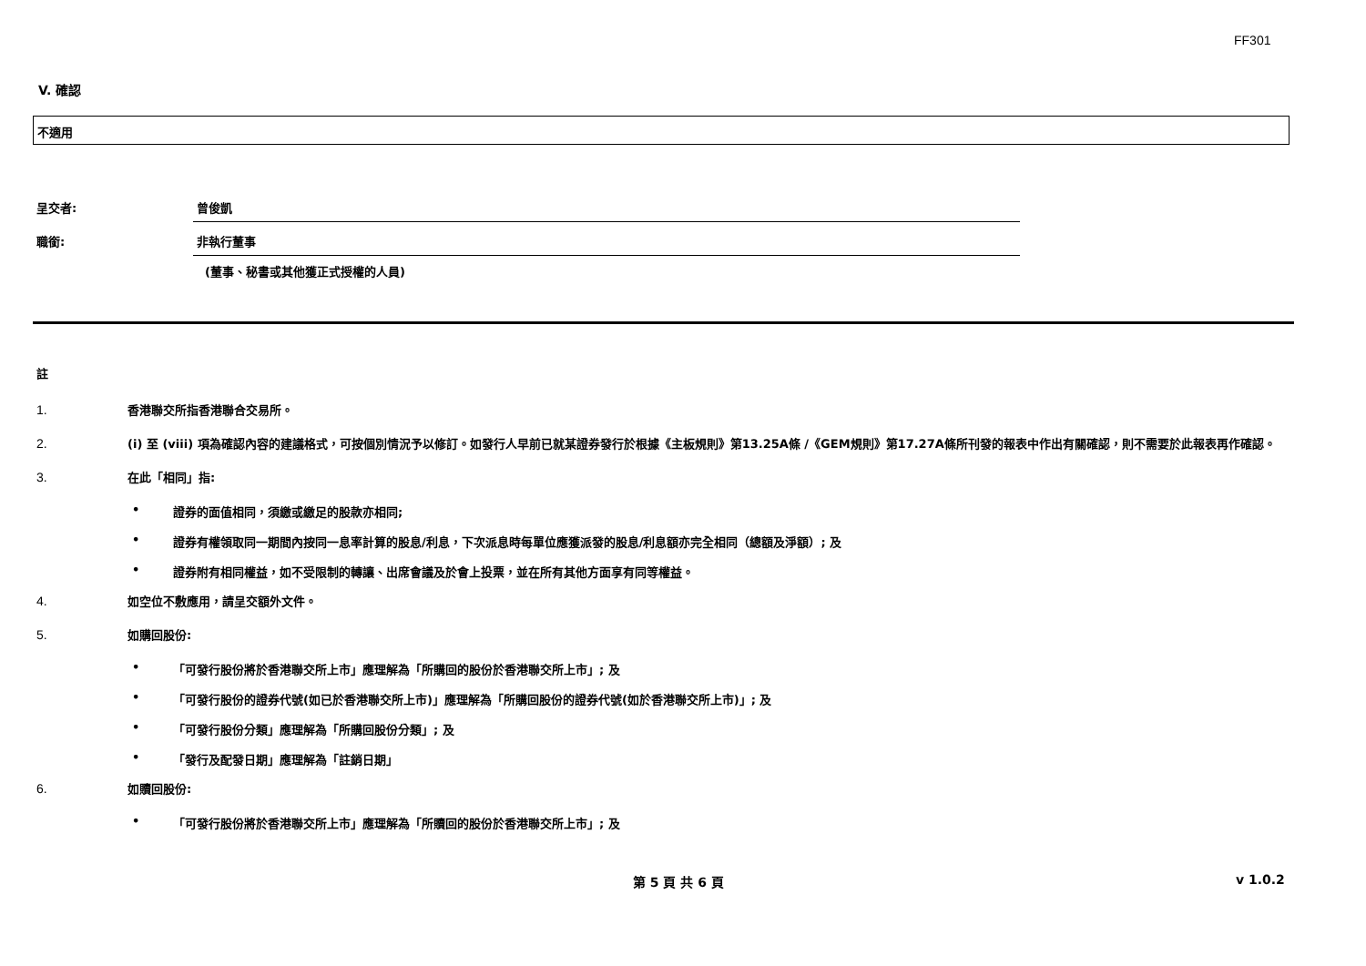FF301
V. 確認
不適用
呈交者: 曾俊凱
職銜: 非執行董事
(董事、秘書或其他獲正式授權的人員)
註
1. 香港聯交所指香港聯合交易所。
2. (i) 至 (viii) 項為確認內容的建議格式，可按個別情況予以修訂。如發行人早前已就某證券發行於根據《主板規則》第13.25A條 /《GEM規則》第17.27A條所刊發的報表中作出有關確認，則不需要於此報表再作確認。
3. 在此「相同」指:
• 證券的面值相同，須繳或繳足的股款亦相同;
• 證券有權領取同一期間內按同一息率計算的股息/利息，下次派息時每單位應獲派發的股息/利息額亦完全相同（總額及淨額）; 及
• 證券附有相同權益，如不受限制的轉讓、出席會議及於會上投票，並在所有其他方面享有同等權益。
4. 如空位不敷應用，請呈交額外文件。
5. 如購回股份:
• 「可發行股份將於香港聯交所上市」應理解為「所購回的股份於香港聯交所上市」; 及
• 「可發行股份的證券代號(如已於香港聯交所上市)」應理解為「所購回股份的證券代號(如於香港聯交所上市)」; 及
• 「可發行股份分類」應理解為「所購回股份分類」; 及
• 「發行及配發日期」應理解為「註銷日期」
6. 如贖回股份:
• 「可發行股份將於香港聯交所上市」應理解為「所贖回的股份於香港聯交所上市」; 及
第 5 頁 共 6 頁 v 1.0.2